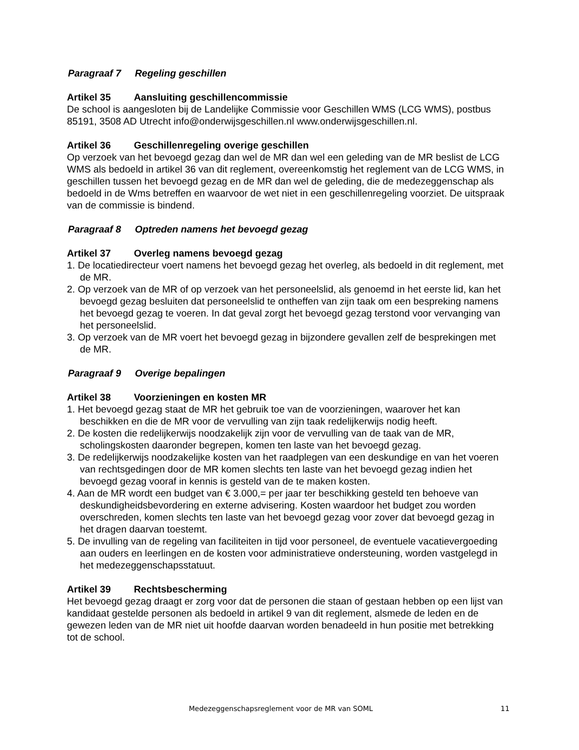Paragraaf 7 Regeling geschillen
Artikel 35 Aansluiting geschillencommissie
De school is aangesloten bij de Landelijke Commissie voor Geschillen WMS (LCG WMS), postbus 85191, 3508 AD Utrecht info@onderwijsgeschillen.nl www.onderwijsgeschillen.nl.
Artikel 36 Geschillenregeling overige geschillen
Op verzoek van het bevoegd gezag dan wel de MR dan wel een geleding van de MR beslist de LCG WMS als bedoeld in artikel 36 van dit reglement, overeenkomstig het reglement van de LCG WMS, in geschillen tussen het bevoegd gezag en de MR dan wel de geleding, die de medezeggenschap als bedoeld in de Wms betreffen en waarvoor de wet niet in een geschillenregeling voorziet. De uitspraak van de commissie is bindend.
Paragraaf 8 Optreden namens het bevoegd gezag
Artikel 37 Overleg namens bevoegd gezag
1. De locatiedirecteur voert namens het bevoegd gezag het overleg, als bedoeld in dit reglement, met de MR.
2. Op verzoek van de MR of op verzoek van het personeelslid, als genoemd in het eerste lid, kan het bevoegd gezag besluiten dat personeelslid te ontheffen van zijn taak om een bespreking namens het bevoegd gezag te voeren. In dat geval zorgt het bevoegd gezag terstond voor vervanging van het personeelslid.
3. Op verzoek van de MR voert het bevoegd gezag in bijzondere gevallen zelf de besprekingen met de MR.
Paragraaf 9 Overige bepalingen
Artikel 38 Voorzieningen en kosten MR
1. Het bevoegd gezag staat de MR het gebruik toe van de voorzieningen, waarover het kan beschikken en die de MR voor de vervulling van zijn taak redelijkerwijs nodig heeft.
2. De kosten die redelijkerwijs noodzakelijk zijn voor de vervulling van de taak van de MR, scholingskosten daaronder begrepen, komen ten laste van het bevoegd gezag.
3. De redelijkerwijs noodzakelijke kosten van het raadplegen van een deskundige en van het voeren van rechtsgedingen door de MR komen slechts ten laste van het bevoegd gezag indien het bevoegd gezag vooraf in kennis is gesteld van de te maken kosten.
4. Aan de MR wordt een budget van € 3.000,= per jaar ter beschikking gesteld ten behoeve van deskundigheidsbevordering en externe advisering. Kosten waardoor het budget zou worden overschreden, komen slechts ten laste van het bevoegd gezag voor zover dat bevoegd gezag in het dragen daarvan toestemt.
5. De invulling van de regeling van faciliteiten in tijd voor personeel, de eventuele vacatievergoeding aan ouders en leerlingen en de kosten voor administratieve ondersteuning, worden vastgelegd in het medezeggenschapsstatuut.
Artikel 39 Rechtsbescherming
Het bevoegd gezag draagt er zorg voor dat de personen die staan of gestaan hebben op een lijst van kandidaat gestelde personen als bedoeld in artikel 9 van dit reglement, alsmede de leden en de gewezen leden van de MR niet uit hoofde daarvan worden benadeeld in hun positie met betrekking tot de school.
Medezeggenschapsreglement voor de MR van SOML 11